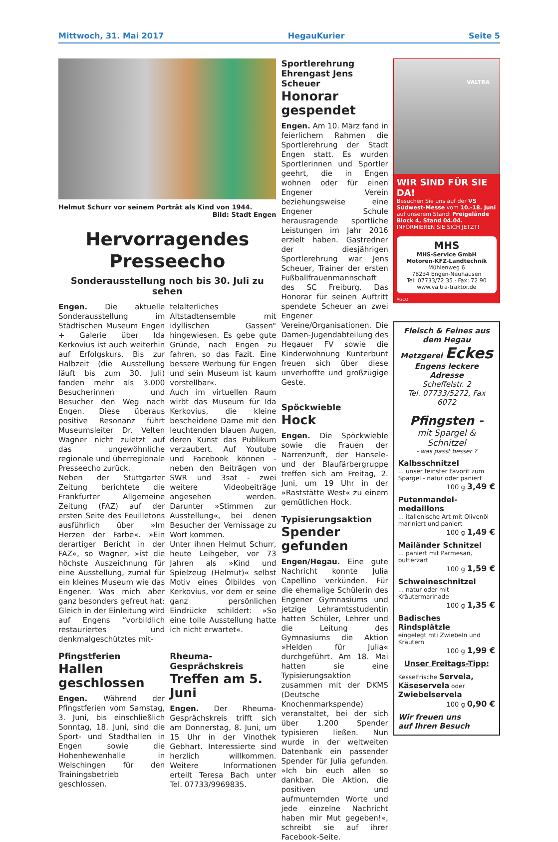Mittwoch, 31. Mai 2017 HegauKurier Seite 5
Helmut Schurr vor seinem Porträt als Kind von 1944.
Bild: Stadt Engen
Hervorragendes Presseecho
Sonderausstellung noch bis 30. Juli zu sehen
Engen. Die aktuelle Sonderausstellung im Städtischen Museum Engen + Galerie über Ida Kerkovius ist auch weiterhin auf Erfolgskurs. Bis zur Halbzeit (die Ausstellung läuft bis zum 30. Juli) fanden mehr als 3.000 Besucherinnen und Besucher den Weg nach Engen. Diese überaus positive Resonanz führt Museumsleiter Dr. Velten Wagner nicht zuletzt auf das ungewöhnliche regionale und überregionale Presseecho zurück.
Neben der Stuttgarter Zeitung berichtete die Frankfurter Allgemeine Zeitung (FAZ) auf der ersten Seite des Feuilletons ausführlich über »Im Herzen der Farbe«. »Ein derartiger Bericht in der FAZ«, so Wagner, »ist die höchste Auszeichnung für eine Ausstellung, zumal für ein kleines Museum wie das Engener. Was mich aber ganz besonders gefreut hat: Gleich in der Einleitung wird auf Engens “vorbildlich restauriertes und denkmalgeschütztes mit-
telalterliches Altstadtensemble mit idyllischen Gassen“ hingewiesen. Es gebe gute Gründe, nach Engen zu fahren, so das Fazit. Eine bessere Werbung für Engen und sein Museum ist kaum vorstellbar«.
Auch im virtuellen Raum wirbt das Museum für Ida Kerkovius, die kleine bescheidene Dame mit den leuchtenden blauen Augen, deren Kunst das Publikum verzaubert. Auf Youtube und Facebook können - neben den Beiträgen von SWR und 3sat - zwei weitere Videobeiträge angesehen werden. Darunter »Stimmen zur Ausstellung«, bei denen Besucher der Vernissage zu Wort kommen.
Unter ihnen Helmut Schurr, heute Leihgeber, vor 73 Jahren als »Kind und Spielzeug (Helmut)« selbst Motiv eines Ölbildes von Kerkovius, vor dem er seine ganz persönlichen Eindrücke schildert: »So eine tolle Ausstellung hatte ich nicht erwartet«.
Pfingstferien
Hallen geschlossen
Engen. Während der Pfingstferien vom Samstag, 3. Juni, bis einschließlich Sonntag, 18. Juni, sind die Sport- und Stadthallen in Engen sowie die Hohenhewenhalle in Welschingen für den Trainingsbetrieb geschlossen.
Rheuma-Gesprächskreis
Treffen am 5. Juni
Engen. Der Rheuma-Gesprächskreis trifft sich am Donnerstag, 8. Juni, um 15 Uhr in der Vinothek Gebhart. Interessierte sind herzlich willkommen. Weitere Informationen erteilt Teresa Bach unter Tel. 07733/9969835.
Sportlerehrung Ehrengast Jens Scheuer
Honorar gespendet
Engen. Am 10. März fand in feierlichem Rahmen die Sportlerehrung der Stadt Engen statt. Es wurden Sportlerinnen und Sportler geehrt, die in Engen wohnen oder für einen Engener Verein beziehungsweise eine Engener Schule herausragende sportliche Leistungen im Jahr 2016 erzielt haben. Gastredner der diesjährigen Sportlerehrung war Jens Scheuer, Trainer der ersten Fußballfrauenmannschaft des SC Freiburg. Das Honorar für seinen Auftritt spendete Scheuer an zwei Engener Vereine/Organisationen. Die Damen-Jugendabteilung des Hegauer FV sowie die Kinderwohnung Kunterbunt freuen sich über diese unverhoffte und großzügige Geste.
Spöckwieble
Hock
Engen. Die Spöckwieble sowie die Frauen der Narrenzunft, der Hansele- und der Blaufärbergruppe treffen sich am Freitag, 2. Juni, um 19 Uhr in der »Raststätte West« zu einem gemütlichen Hock.
Typisierungsaktion
Spender gefunden
Engen/Hegau. Eine gute Nachricht konnte Julia Capellino verkünden. Für die ehemalige Schülerin des Engener Gymnasiums und jetzige Lehramtsstudentin hatten Schüler, Lehrer und die Leitung des Gymnasiums die Aktion »Helden für Julia« durchgeführt. Am 18. Mai hatten sie eine Typisierungsaktion zusammen mit der DKMS (Deutsche Knochenmarkspende) veranstaltet, bei der sich über 1.200 Spender typisieren ließen. Nun wurde in der weltweiten Datenbank ein passender Spender für Julia gefunden. »Ich bin euch allen so dankbar. Die Aktion, die positiven und aufmunternden Worte und jede einzelne Nachricht haben mir Mut gegeben!«, schreibt sie auf ihrer Facebook-Seite.
VALTRA
WIR SIND FÜR SIE DA!
Besuchen Sie uns auf der VS Südwest-Messe vom 10.-18. Juni auf unserem Stand: Freigelände Block 4, Stand 04.04.
INFORMIEREN SIE SICH JETZT!
MHS
MHS-Service GmbH
Motoren-KFZ-Landtechnik
Mühlenweg 6
78234 Engen-Neuhausen
Tel: 07733/72 35 · Fax: 72 90
www.valtra-traktor.de
AGCO
Fleisch & Feines aus dem Hegau
Metzgerei Eckes
Engens leckere Adresse
Scheffelstr. 2
Tel. 07733/5272, Fax 6072
Pfingsten -
mit Spargel & Schnitzel
- was passt besser ?
Kalbsschnitzel... unser feinster Favorit zum Spargel - natur oder paniert
100 g 3,49 €
Putenmandel-medaillons... italienische Art mit Olivenöl mariniert und paniert
100 g 1,49 €
Mailänder Schnitzel... paniert mit Parmesan, butterzart
100 g 1,59 €
Schweineschnitzel... natur oder mit Kräutermarinade
100 g 1,35 €
Badisches Rindsplätzle
eingelegt mti Zwiebeln und Kräutern
100 g 1,99 €
Unser Freitags-Tipp:
Kesselfrische Servela, Käseservela oder Zwiebelservela
100 g 0,90 €
Wir freuen uns
auf Ihren Besuch